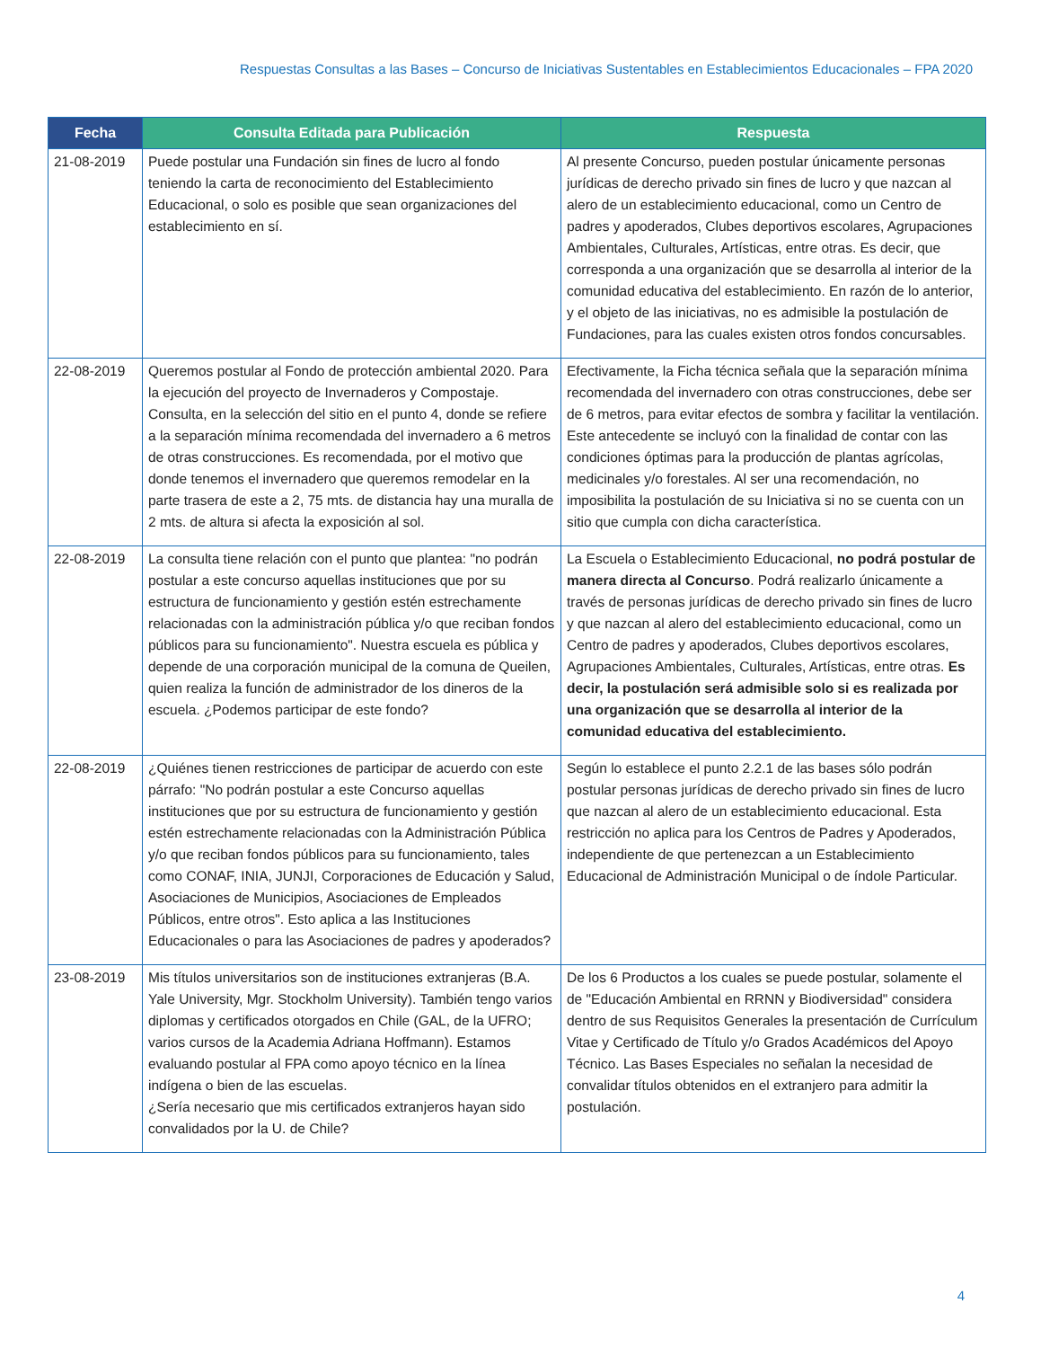Respuestas Consultas a las Bases – Concurso de Iniciativas Sustentables en Establecimientos Educacionales – FPA 2020
| Fecha | Consulta Editada para Publicación | Respuesta |
| --- | --- | --- |
| 21-08-2019 | Puede postular una Fundación sin fines de lucro al fondo teniendo la carta de reconocimiento del Establecimiento Educacional, o solo es posible que sean organizaciones del establecimiento en sí. | Al presente Concurso, pueden postular únicamente personas jurídicas de derecho privado sin fines de lucro y que nazcan al alero de un establecimiento educacional, como un Centro de padres y apoderados, Clubes deportivos escolares, Agrupaciones Ambientales, Culturales, Artísticas, entre otras. Es decir, que corresponda a una organización que se desarrolla al interior de la comunidad educativa del establecimiento. En razón de lo anterior, y el objeto de las iniciativas, no es admisible la postulación de Fundaciones, para las cuales existen otros fondos concursables. |
| 22-08-2019 | Queremos postular al Fondo de protección ambiental 2020. Para la ejecución del proyecto de Invernaderos y Compostaje. Consulta, en la selección del sitio en el punto 4, donde se refiere a la separación mínima recomendada del invernadero a 6 metros de otras construcciones. Es recomendada, por el motivo que donde tenemos el invernadero que queremos remodelar en la parte trasera de este a 2, 75 mts. de distancia hay una muralla de 2 mts. de altura si afecta la exposición al sol. | Efectivamente, la Ficha técnica señala que la separación mínima recomendada del invernadero con otras construcciones, debe ser de 6 metros, para evitar efectos de sombra y facilitar la ventilación. Este antecedente se incluyó con la finalidad de contar con las condiciones óptimas para la producción de plantas agrícolas, medicinales y/o forestales. Al ser una recomendación, no imposibilita la postulación de su Iniciativa si no se cuenta con un sitio que cumpla con dicha característica. |
| 22-08-2019 | La consulta tiene relación con el punto que plantea: "no podrán postular a este concurso aquellas instituciones que por su estructura de funcionamiento y gestión estén estrechamente relacionadas con la administración pública y/o que reciban fondos públicos para su funcionamiento". Nuestra escuela es pública y depende de una corporación municipal de la comuna de Queilen, quien realiza la función de administrador de los dineros de la escuela. ¿Podemos participar de este fondo? | La Escuela o Establecimiento Educacional, no podrá postular de manera directa al Concurso . Podrá realizarlo únicamente a través de personas jurídicas de derecho privado sin fines de lucro y que nazcan al alero del establecimiento educacional, como un Centro de padres y apoderados, Clubes deportivos escolares, Agrupaciones Ambientales, Culturales, Artísticas, entre otras. Es decir, la postulación será admisible solo si es realizada por una organización que se desarrolla al interior de la comunidad educativa del establecimiento. |
| 22-08-2019 | ¿Quiénes tienen restricciones de participar de acuerdo con este párrafo: "No podrán postular a este Concurso aquellas instituciones que por su estructura de funcionamiento y gestión estén estrechamente relacionadas con la Administración Pública y/o que reciban fondos públicos para su funcionamiento, tales como CONAF, INIA, JUNJI, Corporaciones de Educación y Salud, Asociaciones de Municipios, Asociaciones de Empleados Públicos, entre otros". Esto aplica a las Instituciones Educacionales o para las Asociaciones de padres y apoderados? | Según lo establece el punto 2.2.1 de las bases sólo podrán postular personas jurídicas de derecho privado sin fines de lucro que nazcan al alero de un establecimiento educacional. Esta restricción no aplica para los Centros de Padres y Apoderados, independiente de que pertenezcan a un Establecimiento Educacional de Administración Municipal o de índole Particular. |
| 23-08-2019 | Mis títulos universitarios son de instituciones extranjeras (B.A. Yale University, Mgr. Stockholm University). También tengo varios diplomas y certificados otorgados en Chile (GAL, de la UFRO; varios cursos de la Academia Adriana Hoffmann). Estamos evaluando postular al FPA como apoyo técnico en la línea indígena o bien de las escuelas. ¿Sería necesario que mis certificados extranjeros hayan sido convalidados por la U. de Chile? | De los 6 Productos a los cuales se puede postular, solamente el de "Educación Ambiental en RRNN y Biodiversidad" considera dentro de sus Requisitos Generales la presentación de Currículum Vitae y Certificado de Título y/o Grados Académicos del Apoyo Técnico. Las Bases Especiales no señalan la necesidad de convalidar títulos obtenidos en el extranjero para admitir la postulación. |
4